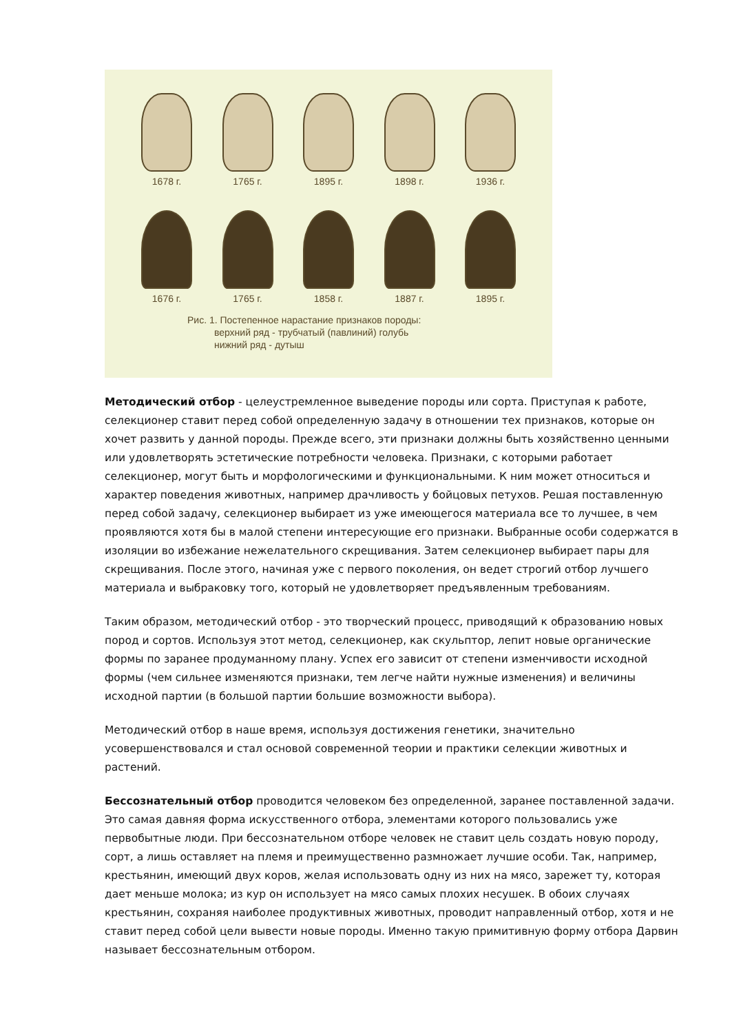1678 г. 1765 г. 1895 г. 1898 г. 1936 г.
1676 г. 1765 г. 1858 г. 1887 г. 1895 г.
Рис. 1. Постепенное нарастание признаков породы:
верхний ряд - трубчатый (павлиний) голубь
нижний ряд - дутыш
Методический отбор - целеустремленное выведение породы или сорта. Приступая к работе, селекционер ставит перед собой определенную задачу в отношении тех признаков, которые он хочет развить у данной породы. Прежде всего, эти признаки должны быть хозяйственно ценными или удовлетворять эстетические потребности человека. Признаки, с которыми работает селекционер, могут быть и морфологическими и функциональными. К ним может относиться и характер поведения животных, например драчливость у бойцовых петухов. Решая поставленную перед собой задачу, селекционер выбирает из уже имеющегося материала все то лучшее, в чем проявляются хотя бы в малой степени интересующие его признаки. Выбранные особи содержатся в изоляции во избежание нежелательного скрещивания. Затем селекционер выбирает пары для скрещивания. После этого, начиная уже с первого поколения, он ведет строгий отбор лучшего материала и выбраковку того, который не удовлетворяет предъявленным требованиям.
Таким образом, методический отбор - это творческий процесс, приводящий к образованию новых пород и сортов. Используя этот метод, селекционер, как скульптор, лепит новые органические формы по заранее продуманному плану. Успех его зависит от степени изменчивости исходной формы (чем сильнее изменяются признаки, тем легче найти нужные изменения) и величины исходной партии (в большой партии большие возможности выбора).
Методический отбор в наше время, используя достижения генетики, значительно усовершенствовался и стал основой современной теории и практики селекции животных и растений.
Бессознательный отбор проводится человеком без определенной, заранее поставленной задачи. Это самая давняя форма искусственного отбора, элементами которого пользовались уже первобытные люди. При бессознательном отборе человек не ставит цель создать новую породу, сорт, а лишь оставляет на племя и преимущественно размножает лучшие особи. Так, например, крестьянин, имеющий двух коров, желая использовать одну из них на мясо, зарежет ту, которая дает меньше молока; из кур он использует на мясо самых плохих несушек. В обоих случаях крестьянин, сохраняя наиболее продуктивных животных, проводит направленный отбор, хотя и не ставит перед собой цели вывести новые породы. Именно такую примитивную форму отбора Дарвин называет бессознательным отбором.